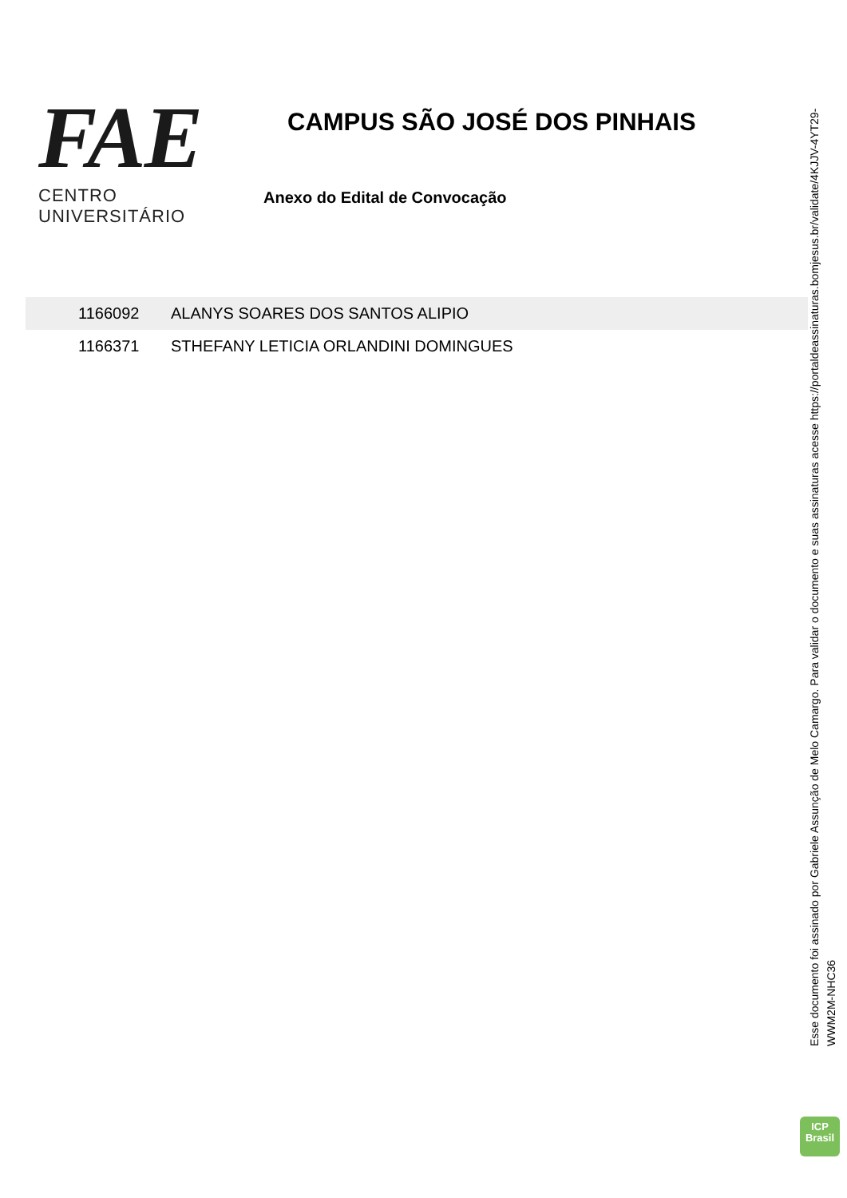FAE
CENTRO UNIVERSITÁRIO
CAMPUS SÃO JOSÉ DOS PINHAIS
Anexo do Edital de Convocação
| 1166092 | ALANYS SOARES DOS SANTOS ALIPIO |
| 1166371 | STHEFANY LETICIA ORLANDINI DOMINGUES |
Esse documento foi assinado por Gabriele Assunção de Melo Camargo. Para validar o documento e suas assinaturas acesse https://portaldeassinaturas.bomjesus.br/validate/4KJJV-4YT29-WWM2M-NHC36
ICP
Brasil